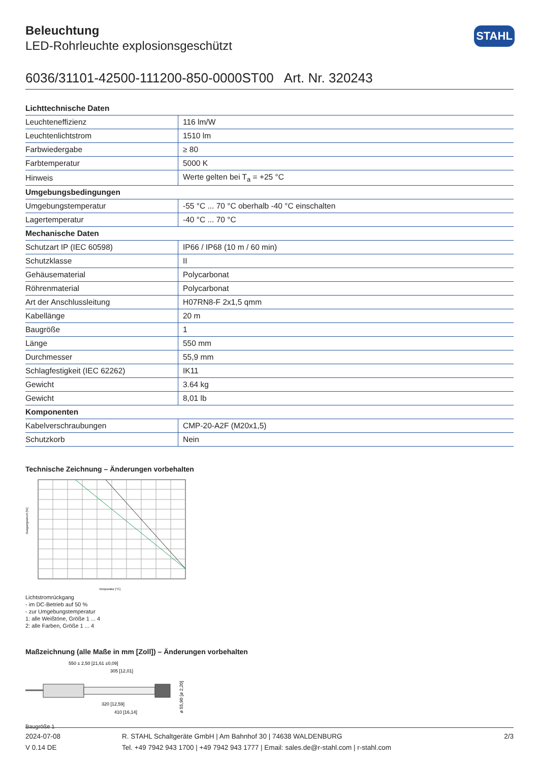Beleuchtung
LED-Rohrleuchte explosionsgeschützt
STAHL
6036/31101-42500-111200-850-0000ST00 Art. Nr. 320243
| Lichttechnische Daten | |
| --- | --- |
| Leuchteneffizienz | 116 lm/W |
| Leuchtenlichtstrom | 1510 lm |
| Farbwiedergabe | ≥ 80 |
| Farbtemperatur | 5000 K |
| Hinweis | Werte gelten bei T<sub>a</sub> = +25 °C |
| Umgebungsbedingungen | |
| Umgebungstemperatur | -55 °C ... 70 °C oberhalb -40 °C einschalten |
| Lagertemperatur | -40 °C ... 70 °C |
| Mechanische Daten | |
| Schutzart IP (IEC 60598) | IP66 / IP68 (10 m / 60 min) |
| Schutzklasse | II |
| Gehäusematerial | Polycarbonat |
| Röhrenmaterial | Polycarbonat |
| Art der Anschlussleitung | H07RN8-F 2x1,5 qmm |
| Kabellänge | 20 m |
| Baugröße | 1 |
| Länge | 550 mm |
| Durchmesser | 55,9 mm |
| Schlagfestigkeit (IEC 62262) | IK11 |
| Gewicht | 3.64 kg |
| Gewicht | 8,01 lb |
| Komponenten | |
| Kabelverschraubungen | CMP-20-A2F (M20x1,5) |
| Schutzkorb | Nein |
Technische Zeichnung – Änderungen vorbehalten
Ausgangsstrom [%]
Temperatur [°C]
Lichtstromrückgang
- im DC-Betrieb auf 50 %
- zur Umgebungstemperatur
1: alle Weißtöne, Größe 1 ... 4
2: alle Farben, Größe 1 ... 4
Maßzeichnung (alle Maße in mm [Zoll]) – Änderungen vorbehalten
550 ± 2,50 [21,61 ±0,09]
305 [12,01]
320 [12,59]
410 [16,14]
ø 55,90 [ø 2,20]
Baugröße 1
2024-07-08
V 0.14 DE
R. STAHL Schaltgeräte GmbH | Am Bahnhof 30 | 74638 WALDENBURG
Tel. +49 7942 943 1700 | +49 7942 943 1777 | Email: sales.de@r-stahl.com | r-stahl.com
2/3